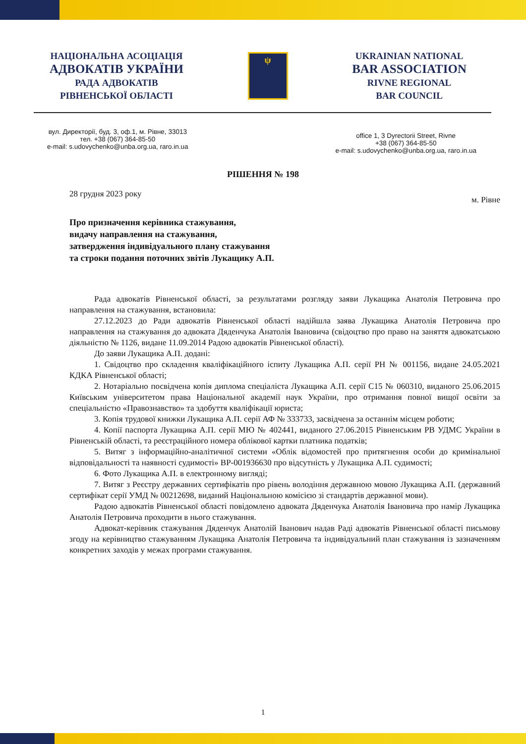НАЦІОНАЛЬНА АСОЦІАЦІЯ
АДВОКАТІВ УКРАЇНИ
РАДА АДВОКАТІВ
РІВНЕНСЬКОЇ ОБЛАСТІ
ψ
UKRAINIAN NATIONAL
BAR ASSOCIATION
RIVNE REGIONAL
BAR COUNCIL
вул. Директорії, буд. 3, оф.1, м. Рівне, 33013
тел. +38 (067) 364-85-50
e-mail: s.udovychenko@unba.org.ua, raro.in.ua
office 1, 3 Dyrectorii Street, Rivne
+38 (067) 364-85-50
e-mail: s.udovychenko@unba.org.ua, raro.in.ua
РІШЕННЯ № 198
28 грудня 2023 року м. Рівне
Про призначення керівника стажування,
видачу направлення на стажування,
затвердження індивідуального плану стажування
та строки подання поточних звітів Лукащику А.П.
Рада адвокатів Рівненської області, за результатами розгляду заяви Лукащика Анатолія Петровича про направлення на стажування, встановила:
27.12.2023 до Ради адвокатів Рівненської області надійшла заява Лукащика Анатолія Петровича про направлення на стажування до адвоката Дяденчука Анатолія Івановича (свідоцтво про право на заняття адвокатською діяльністю № 1126, видане 11.09.2014 Радою адвокатів Рівненської області).
До заяви Лукащика А.П. додані:
1. Свідоцтво про складення кваліфікаційного іспиту Лукащика А.П. серії РН № 001156, видане 24.05.2021 КДКА Рівненської області;
2. Нотаріально посвідчена копія диплома спеціаліста Лукащика А.П. серії С15 № 060310, виданого 25.06.2015 Київським університетом права Національної академії наук України, про отримання повної вищої освіти за спеціальністю «Правознавство» та здобуття кваліфікації юриста;
3. Копія трудової книжки Лукащика А.П. серії АФ № 333733, засвідчена за останнім місцем роботи;
4. Копії паспорта Лукащика А.П. серії МЮ № 402441, виданого 27.06.2015 Рівненським РВ УДМС України в Рівненській області, та реєстраційного номера облікової картки платника податків;
5. Витяг з інформаційно-аналітичної системи «Облік відомостей про притягнення особи до кримінальної відповідальності та наявності судимості» ВР-001936630 про відсутність у Лукащика А.П. судимості;
6. Фото Лукащика А.П. в електронному вигляді;
7. Витяг з Реєстру державних сертифікатів про рівень володіння державною мовою Лукащика А.П. (державний сертифікат серії УМД № 00212698, виданий Національною комісією зі стандартів державної мови).
Радою адвокатів Рівненської області повідомлено адвоката Дяденчука Анатолія Івановича про намір Лукащика Анатолія Петровича проходити в нього стажування.
Адвокат-керівник стажування Дяденчук Анатолій Іванович надав Раді адвокатів Рівненської області письмову згоду на керівництво стажуванням Лукащика Анатолія Петровича та індивідуальний план стажування із зазначенням конкретних заходів у межах програми стажування.
1